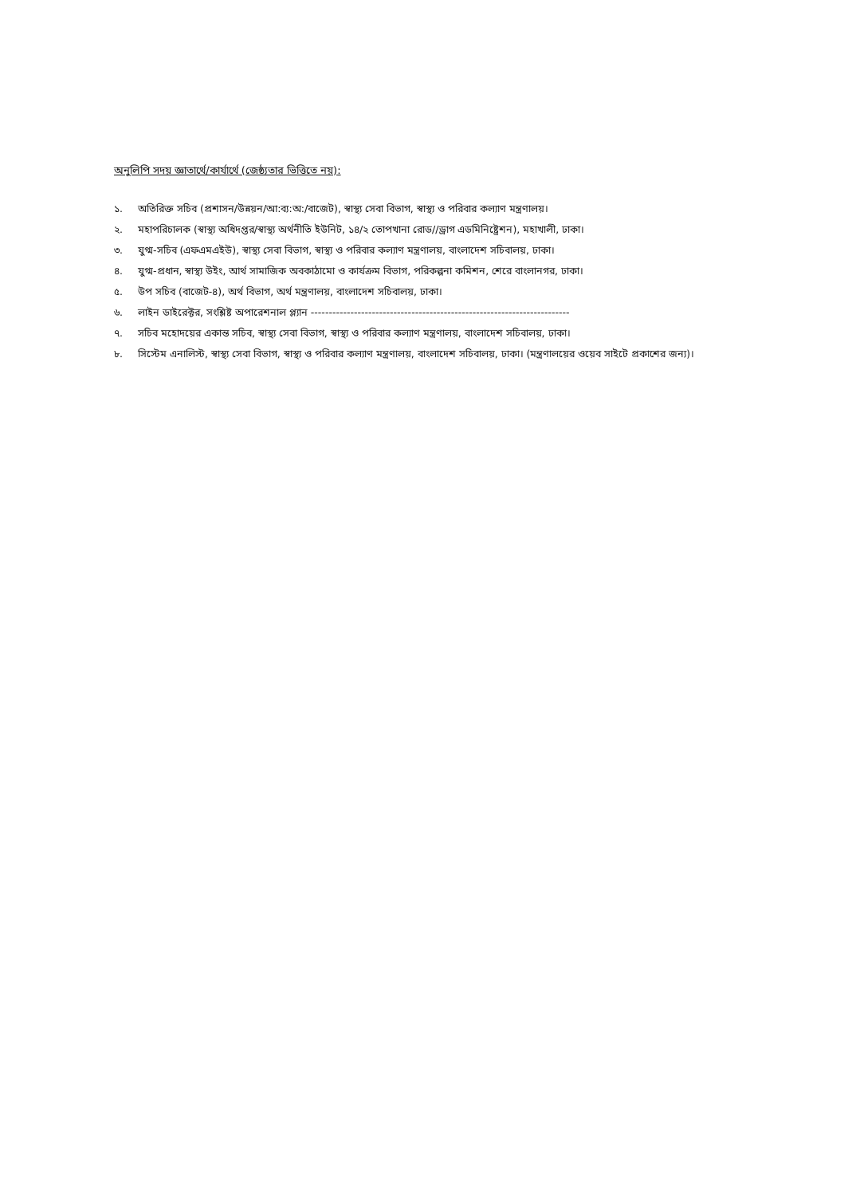অনুলিপি সদয় জ্ঞাতার্থে/কার্যার্থে (জেষ্ঠ্যতার ভিত্তিতে নয়):
১. অতিরিক্ত সচিব (প্রশাসন/উন্নয়ন/আ:ব্য:অ:/বাজেট), স্বাস্থ্য সেবা বিভাগ, স্বাস্থ্য ও পরিবার কল্যাণ মন্ত্রণালয়।
২. মহাপরিচালক (স্বাস্থ্য অধিদপ্তর/স্বাস্থ্য অর্থনীতি ইউনিট, ১৪/২ তোপখানা রোড//ড্রাগ এডমিনিষ্ট্রেশন), মহাখালী, ঢাকা।
৩. যুগ্ম-সচিব (এফএমএইউ), স্বাস্থ্য সেবা বিভাগ, স্বাস্থ্য ও পরিবার কল্যাণ মন্ত্রণালয়, বাংলাদেশ সচিবালয়, ঢাকা।
৪. যুগ্ম-প্রধান, স্বাস্থ্য উইং, আর্থ সামাজিক অবকাঠামো ও কার্যক্রম বিভাগ, পরিকল্পনা কমিশন, শেরে বাংলানগর, ঢাকা।
৫. উপ সচিব (বাজেট-৪), অর্থ বিভাগ, অর্থ মন্ত্রণালয়, বাংলাদেশ সচিবালয়, ঢাকা।
৬. লাইন ডাইরেক্টর, সংশ্লিষ্ট অপারেশনাল প্ল্যান ------------------------------------------------------------------------
৭. সচিব মহোদয়ের একান্ত সচিব, স্বাস্থ্য সেবা বিভাগ, স্বাস্থ্য ও পরিবার কল্যাণ মন্ত্রণালয়, বাংলাদেশ সচিবালয়, ঢাকা।
৮. সিস্টেম এনালিস্ট, স্বাস্থ্য সেবা বিভাগ, স্বাস্থ্য ও পরিবার কল্যাণ মন্ত্রণালয়, বাংলাদেশ সচিবালয়, ঢাকা। (মন্ত্রণালয়ের ওয়েব সাইটে প্রকাশের জন্য)।